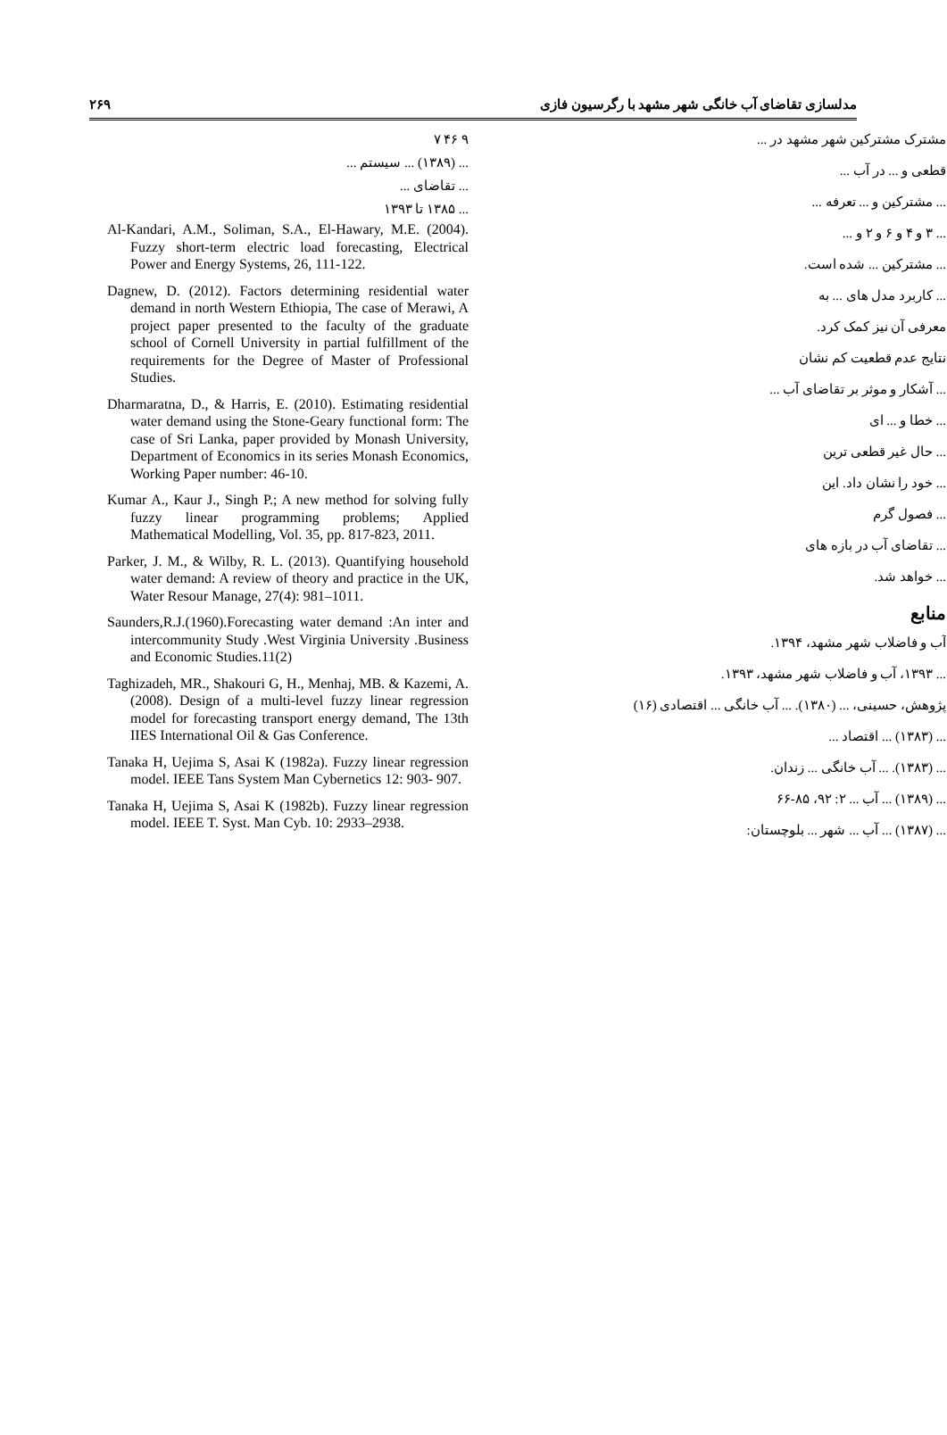مدلسازی تقاضای آب خانگی شهر مشهد با رگرسیون فازی ۲۶۹
مشترک مشترکین شهر مشهد در ...
قطعی و ... در آب ...
... مشترکین و ... تعرفه ...
... ۳ و ۴ و ۶ و ۲ و ...
... مشترکین ... شده است.
... کاربرد مدل های ... به
معرفی آن نیز کمک کرد.
نتایج عدم قطعیت کم نشان
... آشکار و موثر بر تقاضای آب ...
... خطا و ... ای
... حال غیر قطعی ترین
... خود را نشان داد. این
... فصول گرم
... تقاضای آب در بازه های
... خواهد شد.
منابع
آب و فاضلاب شهر مشهد، ۱۳۹۴.
... ۱۳۹۳، آب و فاضلاب شهر مشهد، ۱۳۹۳.
پژوهش، حسینی، ... (۱۳۸۰). ... آب خانگی ... اقتصادی (۱۶)
... (۱۳۸۳) ... اقتصاد ...
... (۱۳۸۳). ... آب خانگی ... زندان.
... (۱۳۸۹) ... آب ... ۲: ۹۲، ۸۵-۶۶
... (۱۳۸۷) ... آب ... شهر ... بلوچستان:
۹ ۴۶ ۷
... (۱۳۸۹) ... سیستم ...
... تقاضای ...
... ۱۳۸۵ تا ۱۳۹۳
Al-Kandari, A.M., Soliman, S.A., El-Hawary, M.E. (2004). Fuzzy short-term electric load forecasting, Electrical Power and Energy Systems, 26, 111-122.
Dagnew, D. (2012). Factors determining residential water demand in north Western Ethiopia, The case of Merawi, A project paper presented to the faculty of the graduate school of Cornell University in partial fulfillment of the requirements for the Degree of Master of Professional Studies.
Dharmaratna, D., & Harris, E. (2010). Estimating residential water demand using the Stone-Geary functional form: The case of Sri Lanka, paper provided by Monash University, Department of Economics in its series Monash Economics, Working Paper number: 46-10.
Kumar A., Kaur J., Singh P.; A new method for solving fully fuzzy linear programming problems; Applied Mathematical Modelling, Vol. 35, pp. 817-823, 2011.
Parker, J. M., & Wilby, R. L. (2013). Quantifying household water demand: A review of theory and practice in the UK, Water Resour Manage, 27(4): 981–1011.
Saunders,R.J.(1960).Forecasting water demand :An inter and intercommunity Study .West Virginia University .Business and Economic Studies.11(2)
Taghizadeh, MR., Shakouri G, H., Menhaj, MB. & Kazemi, A. (2008). Design of a multi-level fuzzy linear regression model for forecasting transport energy demand, The 13th IIES International Oil & Gas Conference.
Tanaka H, Uejima S, Asai K (1982a). Fuzzy linear regression model. IEEE Tans System Man Cybernetics 12: 903- 907.
Tanaka H, Uejima S, Asai K (1982b). Fuzzy linear regression model. IEEE T. Syst. Man Cyb. 10: 2933–2938.